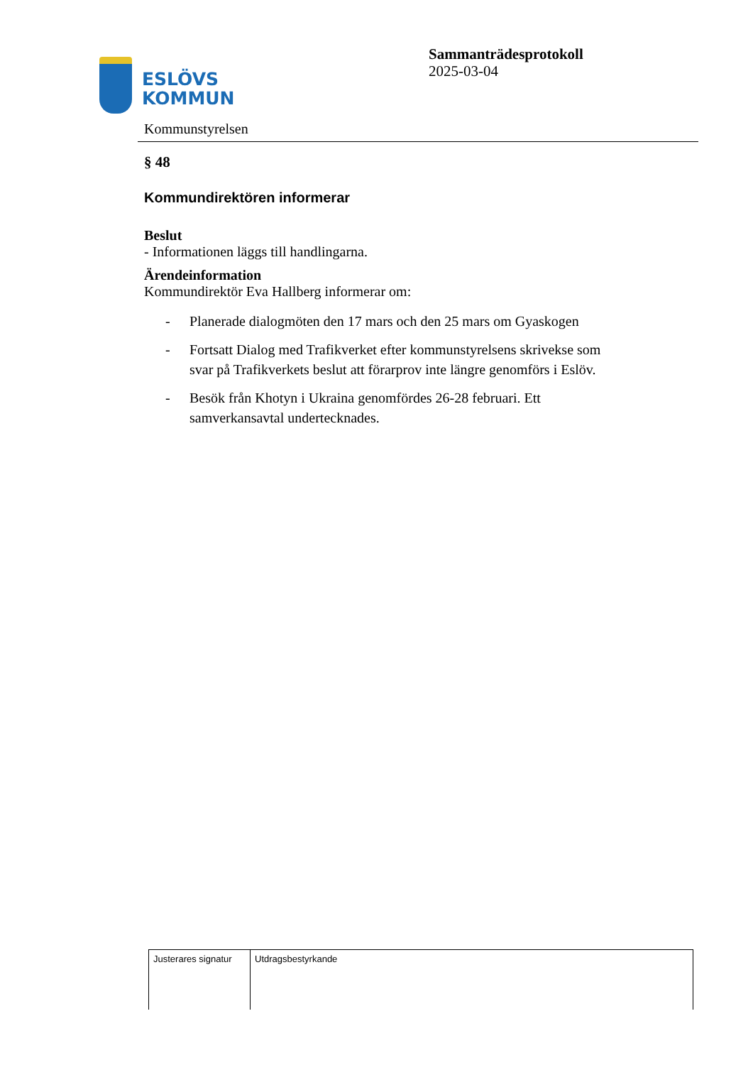ESLÖVS
KOMMUN
Sammanträdesprotokoll
2025-03-04
Kommunstyrelsen
§ 48
Kommundirektören informerar
Beslut
- Informationen läggs till handlingarna.
Ärendeinformation
Kommundirektör Eva Hallberg informerar om:
- Planerade dialogmöten den 17 mars och den 25 mars om Gyaskogen
- Fortsatt Dialog med Trafikverket efter kommunstyrelsens skrivekse som svar på Trafikverkets beslut att förarprov inte längre genomförs i Eslöv.
- Besök från Khotyn i Ukraina genomfördes 26-28 februari. Ett samverkansavtal undertecknades.
| Justerares signatur | Utdragsbestyrkande |